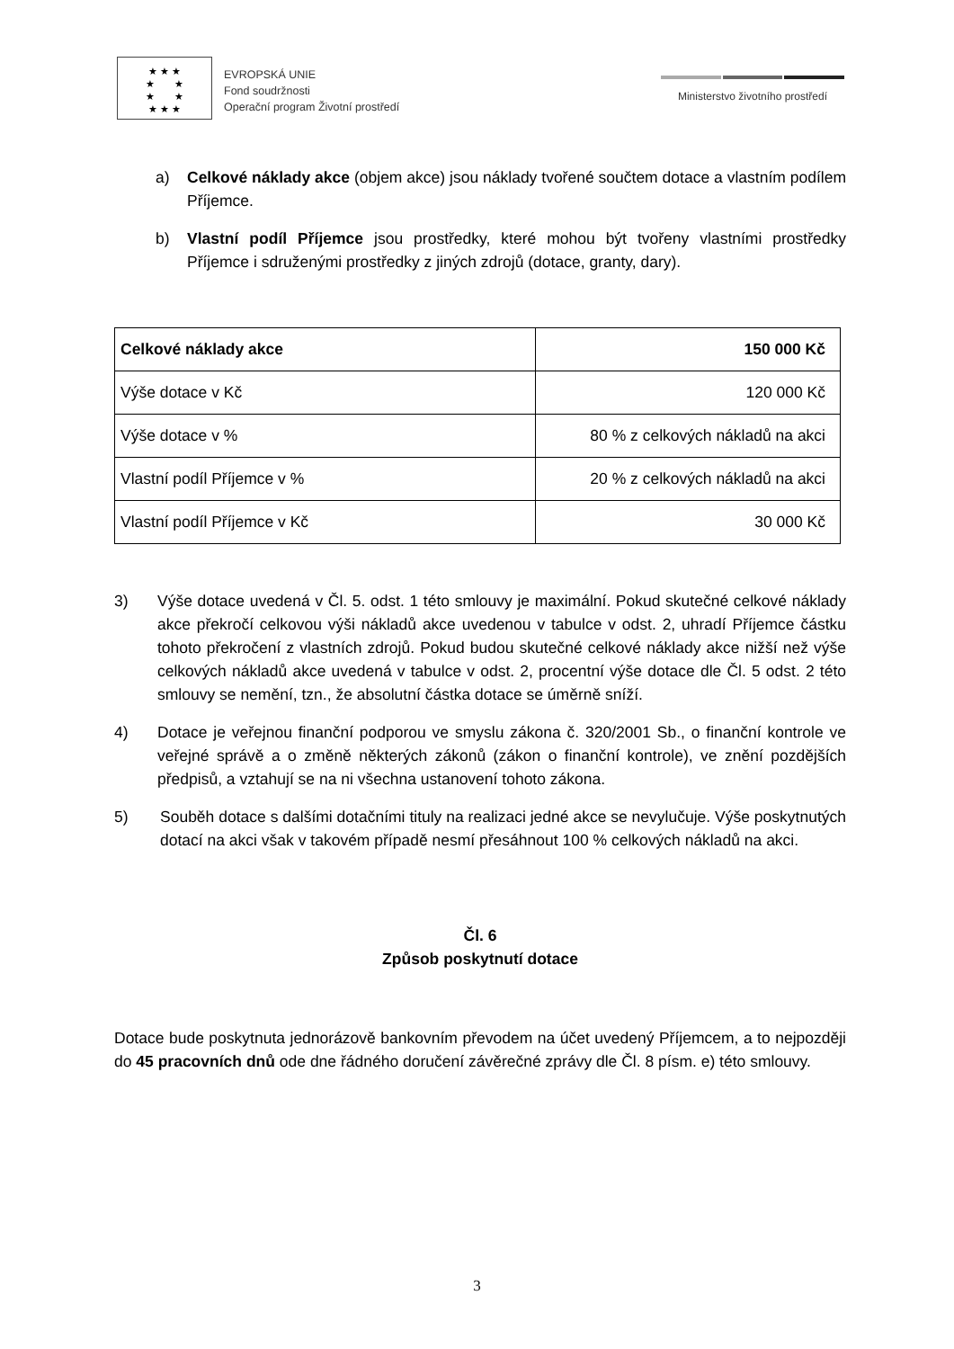★ ★ ★
★ ★
★ ★
★ ★ ★
EVROPSKÁ UNIE
Fond soudržnosti
Operační program Životní prostředí
Ministerstvo životního prostředí
a) Celkové náklady akce (objem akce) jsou náklady tvořené součtem dotace a vlastním podílem Příjemce.
b) Vlastní podíl Příjemce jsou prostředky, které mohou být tvořeny vlastními prostředky Příjemce i sdruženými prostředky z jiných zdrojů (dotace, granty, dary).
| Celkové náklady akce | 150 000 Kč |
| Výše dotace v Kč | 120 000 Kč |
| Výše dotace v % | 80 % z celkových nákladů na akci |
| Vlastní podíl Příjemce v % | 20 % z celkových nákladů na akci |
| Vlastní podíl Příjemce v Kč | 30 000 Kč |
3) Výše dotace uvedená v Čl. 5. odst. 1 této smlouvy je maximální. Pokud skutečné celkové náklady akce překročí celkovou výši nákladů akce uvedenou v tabulce v odst. 2, uhradí Příjemce částku tohoto překročení z vlastních zdrojů. Pokud budou skutečné celkové náklady akce nižší než výše celkových nákladů akce uvedená v tabulce v odst. 2, procentní výše dotace dle Čl. 5 odst. 2 této smlouvy se nemění, tzn., že absolutní částka dotace se úměrně sníží.
4) Dotace je veřejnou finanční podporou ve smyslu zákona č. 320/2001 Sb., o finanční kontrole ve veřejné správě a o změně některých zákonů (zákon o finanční kontrole), ve znění pozdějších předpisů, a vztahují se na ni všechna ustanovení tohoto zákona.
5) Souběh dotace s dalšími dotačními tituly na realizaci jedné akce se nevylučuje. Výše poskytnutých dotací na akci však v takovém případě nesmí přesáhnout 100 % celkových nákladů na akci.
Čl. 6
Způsob poskytnutí dotace
Dotace bude poskytnuta jednorázově bankovním převodem na účet uvedený Příjemcem, a to nejpozději do 45 pracovních dnů ode dne řádného doručení závěrečné zprávy dle Čl. 8 písm. e) této smlouvy.
3